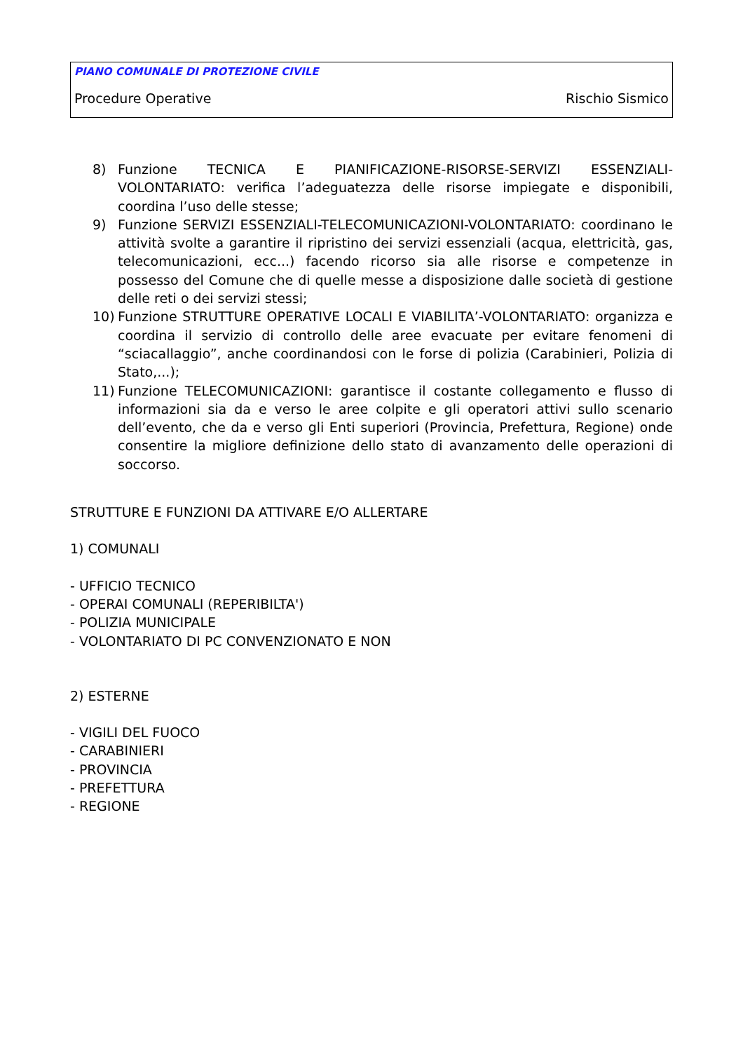PIANO COMUNALE DI PROTEZIONE CIVILE
Procedure Operative Rischio Sismico
8) Funzione TECNICA E PIANIFICAZIONE-RISORSE-SERVIZI ESSENZIALI-VOLONTARIATO: verifica l’adeguatezza delle risorse impiegate e disponibili, coordina l’uso delle stesse;
9) Funzione SERVIZI ESSENZIALI-TELECOMUNICAZIONI-VOLONTARIATO: coordinano le attività svolte a garantire il ripristino dei servizi essenziali (acqua, elettricità, gas, telecomunicazioni, ecc...) facendo ricorso sia alle risorse e competenze in possesso del Comune che di quelle messe a disposizione dalle società di gestione delle reti o dei servizi stessi;
10) Funzione STRUTTURE OPERATIVE LOCALI E VIABILITA’-VOLONTARIATO: organizza e coordina il servizio di controllo delle aree evacuate per evitare fenomeni di “sciacallaggio”, anche coordinandosi con le forse di polizia (Carabinieri, Polizia di Stato,...);
11) Funzione TELECOMUNICAZIONI: garantisce il costante collegamento e flusso di informazioni sia da e verso le aree colpite e gli operatori attivi sullo scenario dell’evento, che da e verso gli Enti superiori (Provincia, Prefettura, Regione) onde consentire la migliore definizione dello stato di avanzamento delle operazioni di soccorso.
STRUTTURE E FUNZIONI DA ATTIVARE E/O ALLERTARE
1) COMUNALI
- UFFICIO TECNICO
- OPERAI COMUNALI (REPERIBILTA')
- POLIZIA MUNICIPALE
- VOLONTARIATO DI PC CONVENZIONATO E NON
2) ESTERNE
- VIGILI DEL FUOCO
- CARABINIERI
- PROVINCIA
- PREFETTURA
- REGIONE